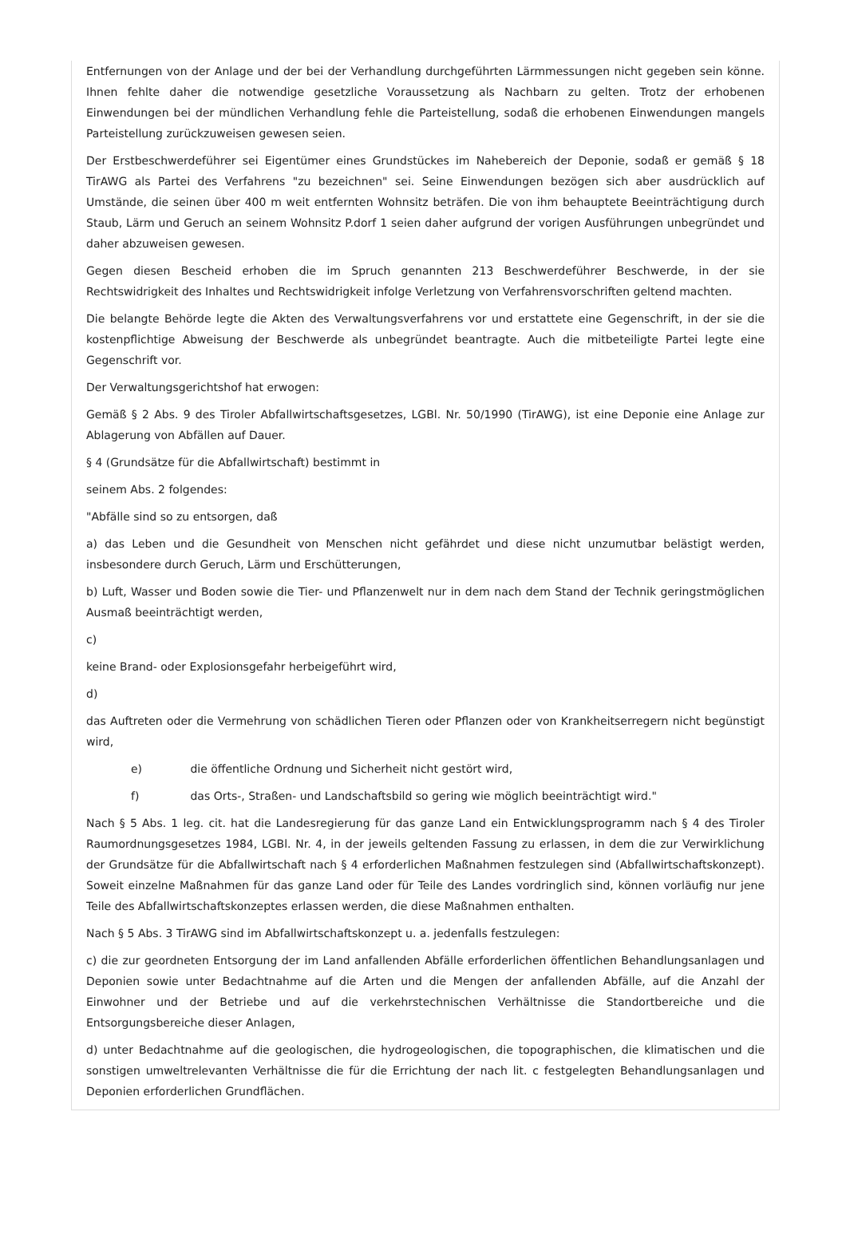Entfernungen von der Anlage und der bei der Verhandlung durchgeführten Lärmmessungen nicht gegeben sein könne. Ihnen fehlte daher die notwendige gesetzliche Voraussetzung als Nachbarn zu gelten. Trotz der erhobenen Einwendungen bei der mündlichen Verhandlung fehle die Parteistellung, sodaß die erhobenen Einwendungen mangels Parteistellung zurückzuweisen gewesen seien.
Der Erstbeschwerdeführer sei Eigentümer eines Grundstückes im Nahebereich der Deponie, sodaß er gemäß § 18 TirAWG als Partei des Verfahrens "zu bezeichnen" sei. Seine Einwendungen bezögen sich aber ausdrücklich auf Umstände, die seinen über 400 m weit entfernten Wohnsitz beträfen. Die von ihm behauptete Beeinträchtigung durch Staub, Lärm und Geruch an seinem Wohnsitz P.dorf 1 seien daher aufgrund der vorigen Ausführungen unbegründet und daher abzuweisen gewesen.
Gegen diesen Bescheid erhoben die im Spruch genannten 213 Beschwerdeführer Beschwerde, in der sie Rechtswidrigkeit des Inhaltes und Rechtswidrigkeit infolge Verletzung von Verfahrensvorschriften geltend machten.
Die belangte Behörde legte die Akten des Verwaltungsverfahrens vor und erstattete eine Gegenschrift, in der sie die kostenpflichtige Abweisung der Beschwerde als unbegründet beantragte. Auch die mitbeteiligte Partei legte eine Gegenschrift vor.
Der Verwaltungsgerichtshof hat erwogen:
Gemäß § 2 Abs. 9 des Tiroler Abfallwirtschaftsgesetzes, LGBl. Nr. 50/1990 (TirAWG), ist eine Deponie eine Anlage zur Ablagerung von Abfällen auf Dauer.
§ 4 (Grundsätze für die Abfallwirtschaft) bestimmt in
seinem Abs. 2 folgendes:
"Abfälle sind so zu entsorgen, daß
a) das Leben und die Gesundheit von Menschen nicht gefährdet und diese nicht unzumutbar belästigt werden, insbesondere durch Geruch, Lärm und Erschütterungen,
b) Luft, Wasser und Boden sowie die Tier- und Pflanzenwelt nur in dem nach dem Stand der Technik geringstmöglichen Ausmaß beeinträchtigt werden,
c)
keine Brand- oder Explosionsgefahr herbeigeführt wird,
d)
das Auftreten oder die Vermehrung von schädlichen Tieren oder Pflanzen oder von Krankheitserregern nicht begünstigt wird,
e) die öffentliche Ordnung und Sicherheit nicht gestört wird,
f) das Orts-, Straßen- und Landschaftsbild so gering wie möglich beeinträchtigt wird."
Nach § 5 Abs. 1 leg. cit. hat die Landesregierung für das ganze Land ein Entwicklungsprogramm nach § 4 des Tiroler Raumordnungsgesetzes 1984, LGBl. Nr. 4, in der jeweils geltenden Fassung zu erlassen, in dem die zur Verwirklichung der Grundsätze für die Abfallwirtschaft nach § 4 erforderlichen Maßnahmen festzulegen sind (Abfallwirtschaftskonzept). Soweit einzelne Maßnahmen für das ganze Land oder für Teile des Landes vordringlich sind, können vorläufig nur jene Teile des Abfallwirtschaftskonzeptes erlassen werden, die diese Maßnahmen enthalten.
Nach § 5 Abs. 3 TirAWG sind im Abfallwirtschaftskonzept u. a. jedenfalls festzulegen:
c) die zur geordneten Entsorgung der im Land anfallenden Abfälle erforderlichen öffentlichen Behandlungsanlagen und Deponien sowie unter Bedachtnahme auf die Arten und die Mengen der anfallenden Abfälle, auf die Anzahl der Einwohner und der Betriebe und auf die verkehrstechnischen Verhältnisse die Standortbereiche und die Entsorgungsbereiche dieser Anlagen,
d) unter Bedachtnahme auf die geologischen, die hydrogeologischen, die topographischen, die klimatischen und die sonstigen umweltrelevanten Verhältnisse die für die Errichtung der nach lit. c festgelegten Behandlungsanlagen und Deponien erforderlichen Grundflächen.